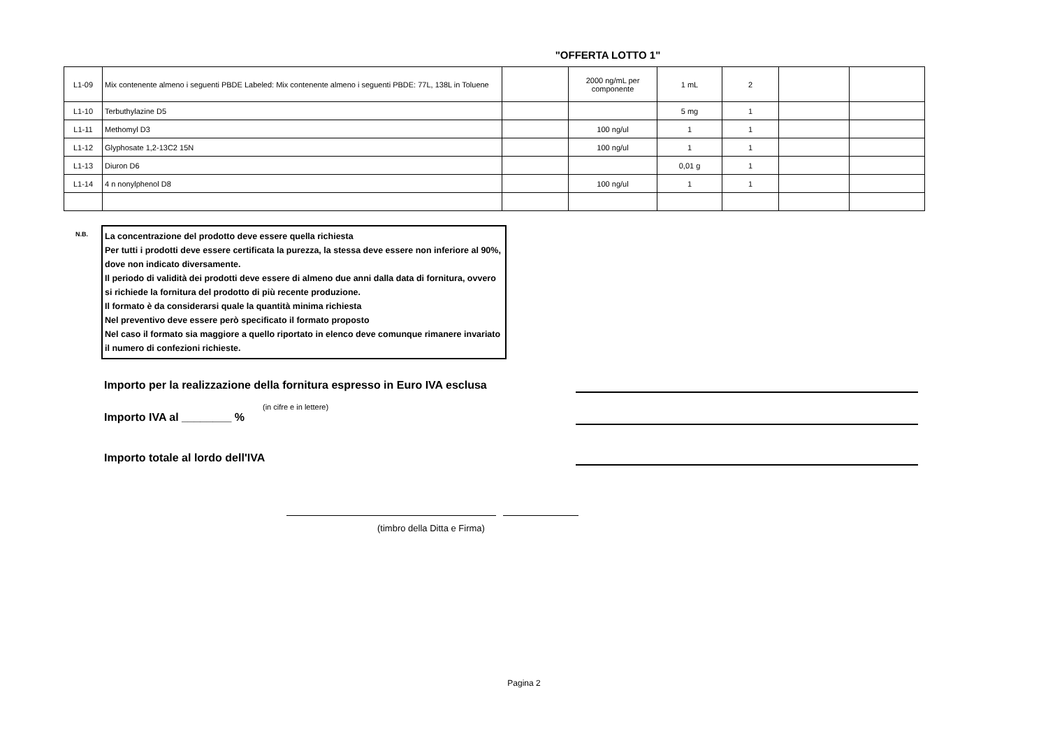"OFFERTA LOTTO 1"
| L1-09 | Mix contenente almeno i seguenti PBDE Labeled: Mix contenente almeno i seguenti PBDE: 77L, 138L in Toluene | | 2000 ng/mL per componente | 1 mL | 2 | | |
| L1-10 | Terbuthylazine D5 | | | 5 mg | 1 | | |
| L1-11 | Methomyl D3 | | 100 ng/ul | 1 | 1 | | |
| L1-12 | Glyphosate 1,2-13C2 15N | | 100 ng/ul | 1 | 1 | | |
| L1-13 | Diuron D6 | | | 0,01 g | 1 | | |
| L1-14 | 4 n nonylphenol D8 | | 100 ng/ul | 1 | 1 | | |
N.B.
La concentrazione del prodotto deve essere quella richiesta
Per tutti i prodotti deve essere certificata la purezza, la stessa deve essere non inferiore al 90%, dove non indicato diversamente.
Il periodo di validità dei prodotti deve essere di almeno due anni dalla data di fornitura, ovvero si richiede la fornitura del prodotto di più recente produzione.
Il formato è da considerarsi quale la quantità minima richiesta
Nel preventivo deve essere però specificato il formato proposto
Nel caso il formato sia maggiore a quello riportato in elenco deve comunque rimanere invariato il numero di confezioni richieste.
Importo per la realizzazione della fornitura espresso in Euro IVA esclusa
(in cifre e in lettere)
Importo IVA al ________ %
Importo totale al lordo dell'IVA
(timbro della Ditta e Firma)
Pagina 2